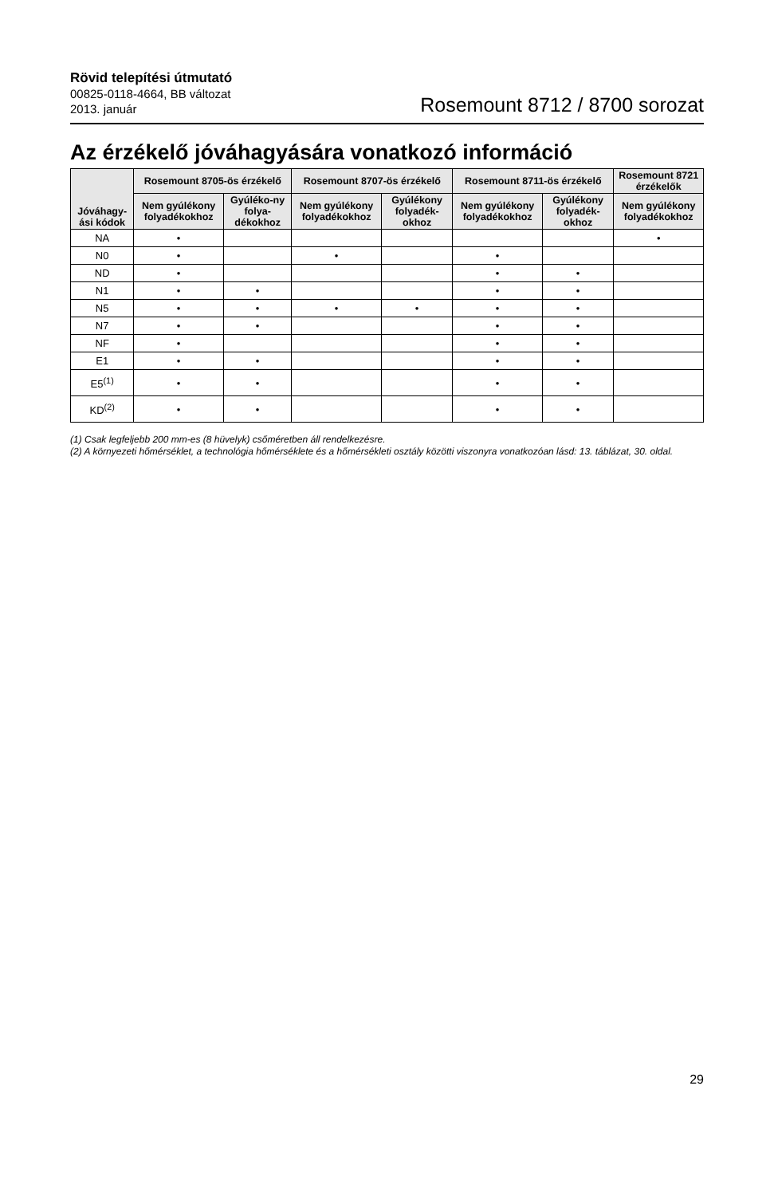Rövid telepítési útmutató
00825-0118-4664, BB változat
2013. január
Rosemount 8712 / 8700 sorozat
Az érzékelő jóváhagyására vonatkozó információ
| Jóváhagy-ási kódok | Rosemount 8705-ös érzékelő | | Rosemount 8707-ös érzékelő | | Rosemount 8711-ös érzékelő | | Rosemount 8721 érzékelők |
| --- | --- | --- | --- | --- | --- | --- | --- |
| | Nem gyúlékony folyadékokhoz | Gyúléko-ny folya-dékokhoz | Nem gyúlékony folyadékokhoz | Gyúlékony folyadék-okhoz | Nem gyúlékony folyadékokhoz | Gyúlékony folyadék-okhoz | Nem gyúlékony folyadékokhoz |
| NA | • | | | | | | • |
| N0 | • | | • | | • | | |
| ND | • | | | | • | • | |
| N1 | • | • | | | • | • | |
| N5 | • | • | • | • | • | • | |
| N7 | • | • | | | • | • | |
| NF | • | | | | • | • | |
| E1 | • | • | | | • | • | |
| E5<sup>(1)</sup> | • | • | | | • | • | |
| KD<sup>(2)</sup> | • | • | | | • | • | |
(1) Csak legfeljebb 200 mm-es (8 hüvelyk) csőméretben áll rendelkezésre.
(2) A környezeti hőmérséklet, a technológia hőmérséklete és a hőmérsékleti osztály közötti viszonyra vonatkozóan lásd: 13. táblázat, 30. oldal.
29